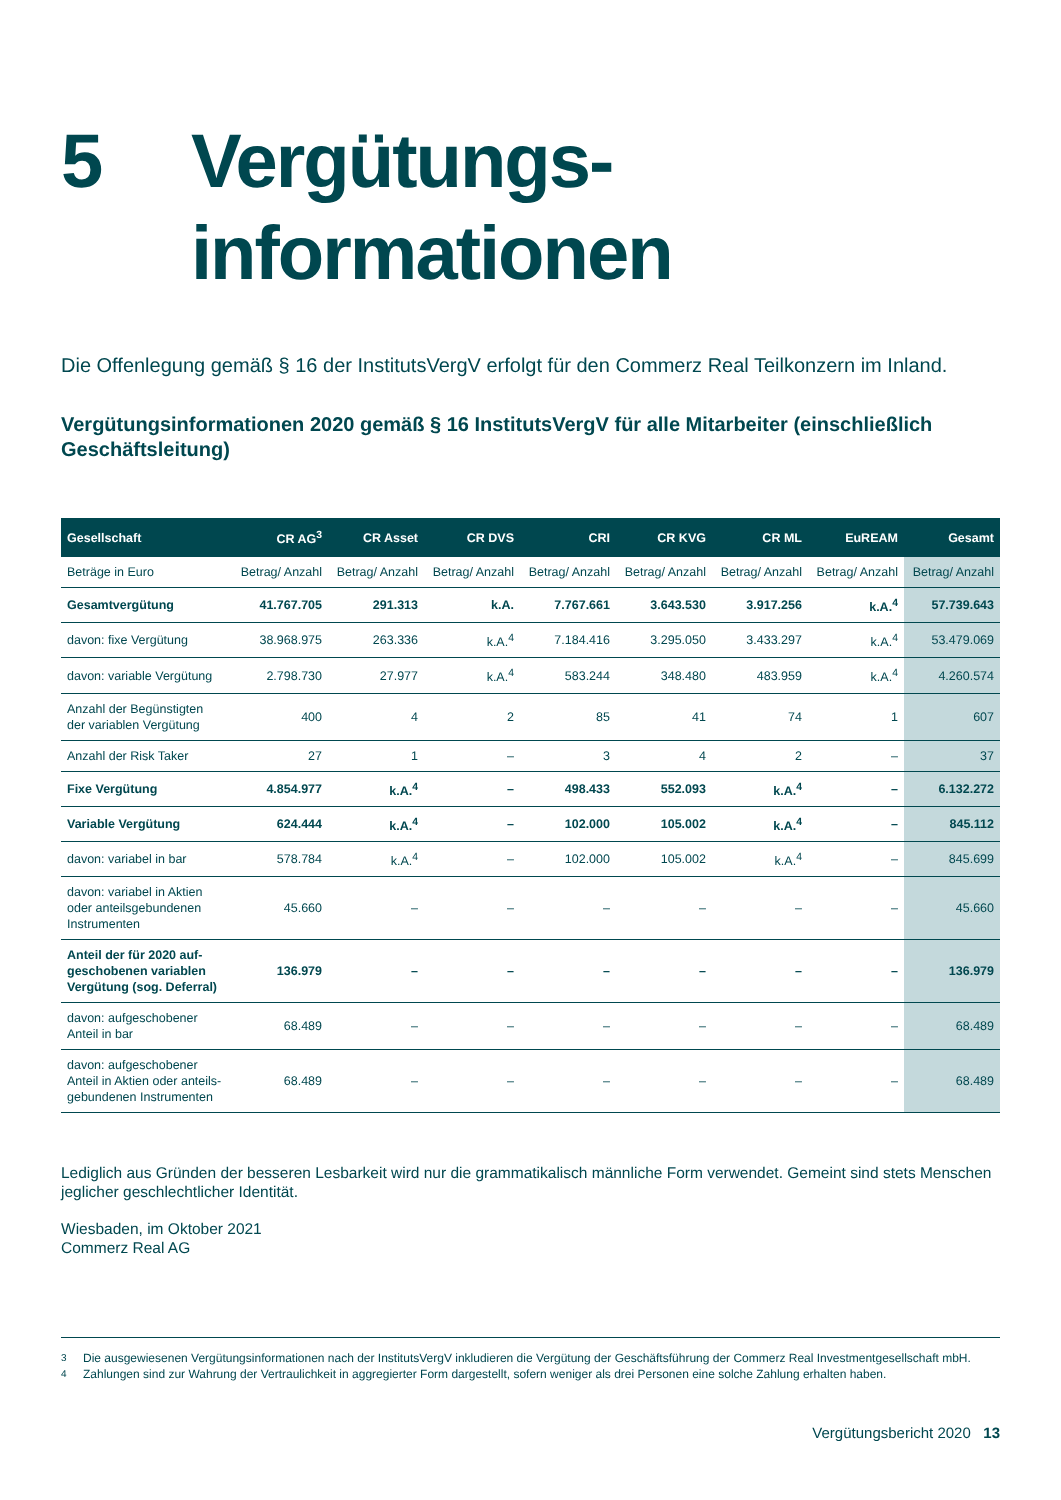5 Vergütungs-
informationen
Die Offenlegung gemäß § 16 der InstitutsVergV erfolgt für den Commerz Real Teilkonzern im Inland.
Vergütungsinformationen 2020 gemäß § 16 InstitutsVergV für alle Mitarbeiter (einschließlich Geschäftsleitung)
| Gesellschaft | CR AG<sup>3</sup> | CR Asset | CR DVS | CRI | CR KVG | CR ML | EuREAM | Gesamt |
| --- | --- | --- | --- | --- | --- | --- | --- | --- |
| Beträge in Euro | Betrag/ Anzahl | Betrag/ Anzahl | Betrag/ Anzahl | Betrag/ Anzahl | Betrag/ Anzahl | Betrag/ Anzahl | Betrag/ Anzahl | Betrag/ Anzahl |
| Gesamtvergütung | 41.767.705 | 291.313 | k.A. | 7.767.661 | 3.643.530 | 3.917.256 | k.A.<sup>4</sup> | 57.739.643 |
| davon: fixe Vergütung | 38.968.975 | 263.336 | k.A.<sup>4</sup> | 7.184.416 | 3.295.050 | 3.433.297 | k.A.<sup>4</sup> | 53.479.069 |
| davon: variable Vergütung | 2.798.730 | 27.977 | k.A.<sup>4</sup> | 583.244 | 348.480 | 483.959 | k.A.<sup>4</sup> | 4.260.574 |
| Anzahl der Begünstigten der variablen Vergütung | 400 | 4 | 2 | 85 | 41 | 74 | 1 | 607 |
| Anzahl der Risk Taker | 27 | 1 | – | 3 | 4 | 2 | – | 37 |
| Fixe Vergütung | 4.854.977 | k.A.<sup>4</sup> | – | 498.433 | 552.093 | k.A.<sup>4</sup> | – | 6.132.272 |
| Variable Vergütung | 624.444 | k.A.<sup>4</sup> | – | 102.000 | 105.002 | k.A.<sup>4</sup> | – | 845.112 |
| davon: variabel in bar | 578.784 | k.A.<sup>4</sup> | – | 102.000 | 105.002 | k.A.<sup>4</sup> | – | 845.699 |
| davon: variabel in Aktien oder anteilsgebundenen Instrumenten | 45.660 | – | – | – | – | – | – | 45.660 |
| Anteil der für 2020 auf- geschobenen variablen Vergütung (sog. Deferral) | 136.979 | – | – | – | – | – | – | 136.979 |
| davon: aufgeschobener Anteil in bar | 68.489 | – | – | – | – | – | – | 68.489 |
| davon: aufgeschobener Anteil in Aktien oder anteils- gebundenen Instrumenten | 68.489 | – | – | – | – | – | – | 68.489 |
Lediglich aus Gründen der besseren Lesbarkeit wird nur die grammatikalisch männliche Form verwendet. Gemeint sind stets Menschen jeglicher geschlechtlicher Identität.
Wiesbaden, im Oktober 2021
Commerz Real AG
<sup>3</sup> Die ausgewiesenen Vergütungsinformationen nach der InstitutsVergV inkludieren die Vergütung der Geschäftsführung der Commerz Real Investmentgesellschaft mbH.
<sup>4</sup> Zahlungen sind zur Wahrung der Vertraulichkeit in aggregierter Form dargestellt, sofern weniger als drei Personen eine solche Zahlung erhalten haben.
Vergütungsbericht 2020 13